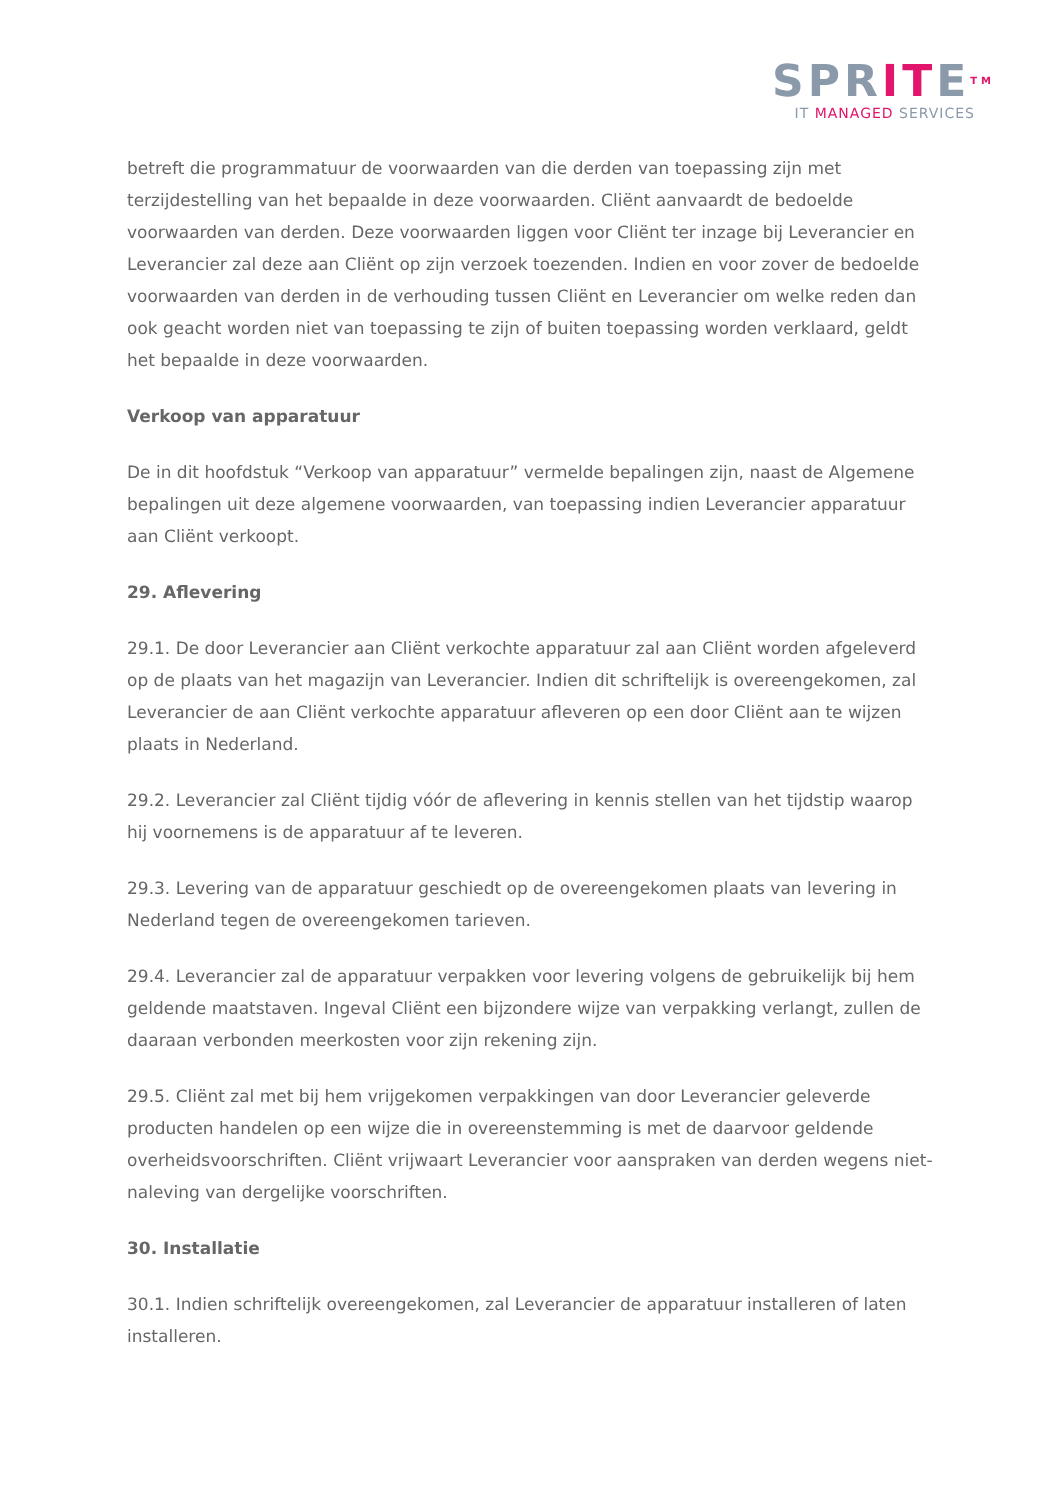SPRITETM
IT MANAGED SERVICES
betreft die programmatuur de voorwaarden van die derden van toepassing zijn met terzijdestelling van het bepaalde in deze voorwaarden. Cliënt aanvaardt de bedoelde voorwaarden van derden. Deze voorwaarden liggen voor Cliënt ter inzage bij Leverancier en Leverancier zal deze aan Cliënt op zijn verzoek toezenden. Indien en voor zover de bedoelde voorwaarden van derden in de verhouding tussen Cliënt en Leverancier om welke reden dan ook geacht worden niet van toepassing te zijn of buiten toepassing worden verklaard, geldt het bepaalde in deze voorwaarden.
Verkoop van apparatuur
De in dit hoofdstuk “Verkoop van apparatuur” vermelde bepalingen zijn, naast de Algemene bepalingen uit deze algemene voorwaarden, van toepassing indien Leverancier apparatuur aan Cliënt verkoopt.
29. Aflevering
29.1. De door Leverancier aan Cliënt verkochte apparatuur zal aan Cliënt worden afgeleverd op de plaats van het magazijn van Leverancier. Indien dit schriftelijk is overeengekomen, zal Leverancier de aan Cliënt verkochte apparatuur afleveren op een door Cliënt aan te wijzen plaats in Nederland.
29.2. Leverancier zal Cliënt tijdig vóór de aflevering in kennis stellen van het tijdstip waarop hij voornemens is de apparatuur af te leveren.
29.3. Levering van de apparatuur geschiedt op de overeengekomen plaats van levering in Nederland tegen de overeengekomen tarieven.
29.4. Leverancier zal de apparatuur verpakken voor levering volgens de gebruikelijk bij hem geldende maatstaven. Ingeval Cliënt een bijzondere wijze van verpakking verlangt, zullen de daaraan verbonden meerkosten voor zijn rekening zijn.
29.5. Cliënt zal met bij hem vrijgekomen verpakkingen van door Leverancier geleverde producten handelen op een wijze die in overeenstemming is met de daarvoor geldende overheidsvoorschriften. Cliënt vrijwaart Leverancier voor aanspraken van derden wegens niet-naleving van dergelijke voorschriften.
30. Installatie
30.1. Indien schriftelijk overeengekomen, zal Leverancier de apparatuur installeren of laten installeren.